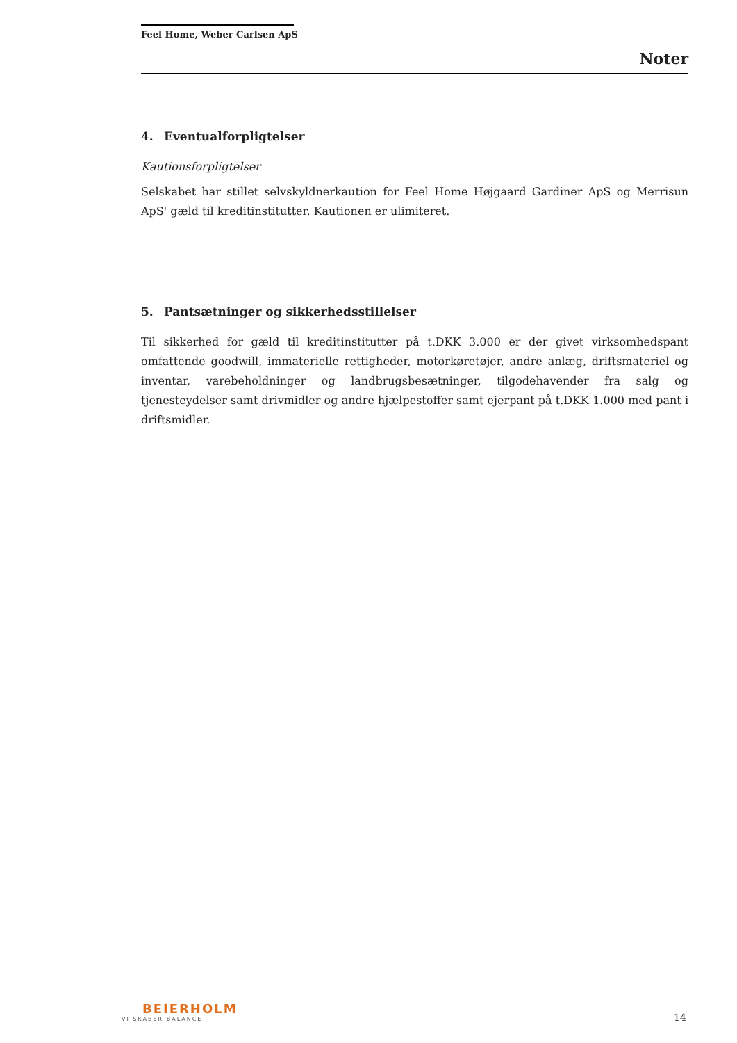Feel Home, Weber Carlsen ApS
Noter
4. Eventualforpligtelser
Kautionsforpligtelser
Selskabet har stillet selvskyldnerkaution for Feel Home Højgaard Gardiner ApS og Merrisun ApS' gæld til kreditinstitutter. Kautionen er ulimiteret.
5. Pantsætninger og sikkerhedsstillelser
Til sikkerhed for gæld til kreditinstitutter på t.DKK 3.000 er der givet virksomhedspant omfattende goodwill, immaterielle rettigheder, motorkøretøjer, andre anlæg, driftsmateriel og inventar, varebeholdninger og landbrugsbesætninger, tilgodehavender fra salg og tjenesteydelser samt drivmidler og andre hjælpestoffer samt ejerpant på t.DKK 1.000 med pant i driftsmidler.
BEIERHOLM
VI SKABER BALANCE
14